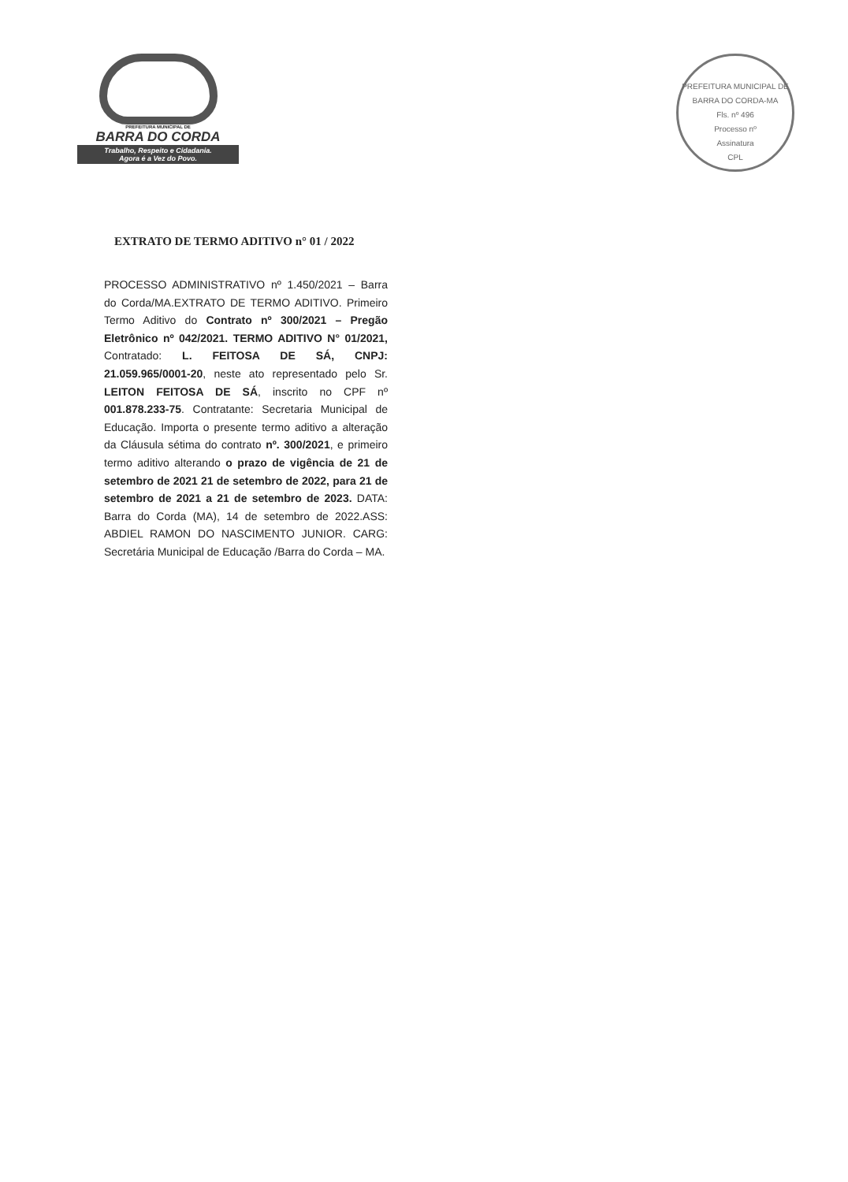PREFEITURA MUNICIPAL DE
BARRA DO CORDA
Trabalho, Respeito e Cidadania.
Agora é a Vez do Povo.
PREFEITURA MUNICIPAL DE BARRA DO CORDA-MA
Fls. nº 496
Processo nº
Assinatura
CPL
EXTRATO DE TERMO ADITIVO n° 01 / 2022
PROCESSO ADMINISTRATIVO nº 1.450/2021 – Barra do Corda/MA.EXTRATO DE TERMO ADITIVO. Primeiro Termo Aditivo do Contrato nº 300/2021 – Pregão Eletrônico nº 042/2021. TERMO ADITIVO N° 01/2021, Contratado: L. FEITOSA DE SÁ, CNPJ: 21.059.965/0001-20, neste ato representado pelo Sr. LEITON FEITOSA DE SÁ, inscrito no CPF nº 001.878.233-75. Contratante: Secretaria Municipal de Educação. Importa o presente termo aditivo a alteração da Cláusula sétima do contrato nº. 300/2021, e primeiro termo aditivo alterando o prazo de vigência de 21 de setembro de 2021 21 de setembro de 2022, para 21 de setembro de 2021 a 21 de setembro de 2023. DATA: Barra do Corda (MA), 14 de setembro de 2022.ASS: ABDIEL RAMON DO NASCIMENTO JUNIOR. CARG: Secretária Municipal de Educação /Barra do Corda – MA.